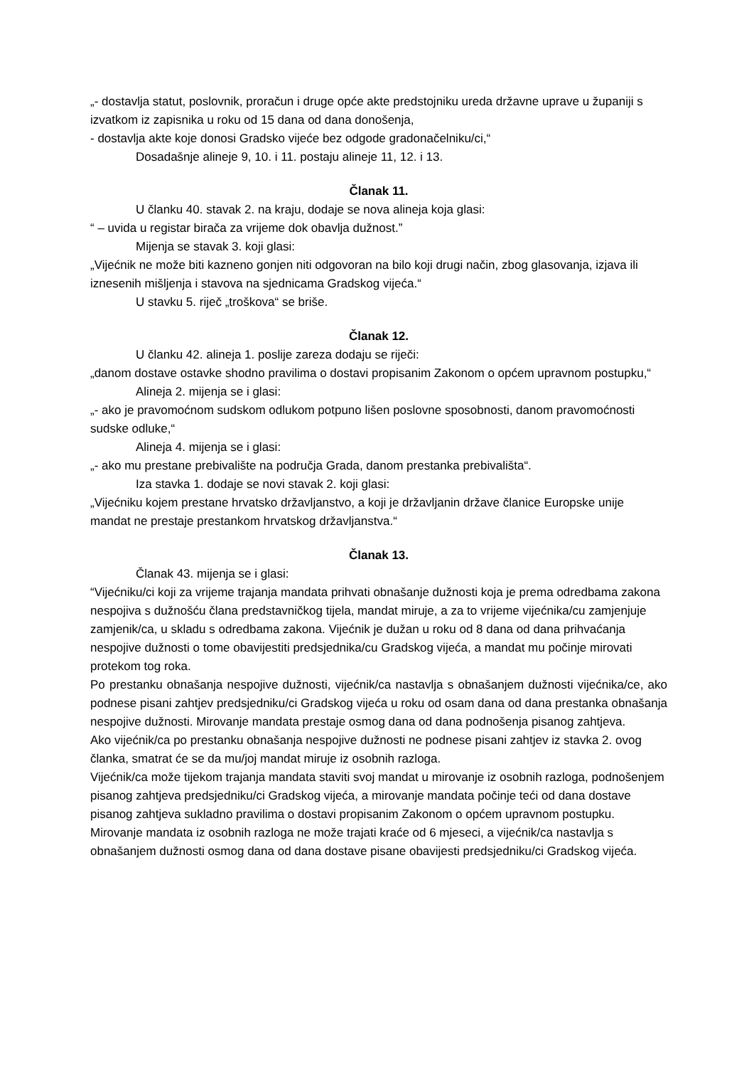„- dostavlja statut, poslovnik, proračun i druge opće akte predstojniku ureda državne uprave u županiji s izvatkom iz zapisnika u roku od 15 dana od dana donošenja,
- dostavlja akte koje donosi Gradsko vijeće bez odgode gradonačelniku/ci,“
Dosadašnje alineje 9, 10. i 11. postaju alineje 11, 12. i 13.
Članak 11.
U članku 40. stavak 2. na kraju, dodaje se nova alineja koja glasi:
“ – uvida u registar birača za vrijeme dok obavlja dužnost.”
Mijenja se stavak 3. koji glasi:
„Vijećnik ne može biti kazneno gonjen niti odgovoran na bilo koji drugi način, zbog glasovanja, izjava ili iznesenih mišljenja i stavova na sjednicama Gradskog vijeća.“
U stavku 5. riječ „troškova“ se briše.
Članak 12.
U članku 42. alineja 1. poslije zareza dodaju se riječi:
„danom dostave ostavke shodno pravilima o dostavi propisanim Zakonom o općem upravnom postupku,“
Alineja 2. mijenja se i glasi:
„- ako je pravomoćnom sudskom odlukom potpuno lišen poslovne sposobnosti, danom pravomoćnosti sudske odluke,“
Alineja 4. mijenja se i glasi:
„- ako mu prestane prebivalište na područja Grada, danom prestanka prebivališta“.
Iza stavka 1. dodaje se novi stavak 2. koji glasi:
„Vijećniku kojem prestane hrvatsko državljanstvo, a koji je državljanin države članice Europske unije mandat ne prestaje prestankom hrvatskog državljanstva.“
Članak 13.
Članak 43. mijenja se i glasi:
“Vijećniku/ci koji za vrijeme trajanja mandata prihvati obnašanje dužnosti koja je prema odredbama zakona nespojiva s dužnošću člana predstavničkog tijela, mandat miruje, a za to vrijeme vijećnika/cu zamjenjuje zamjenik/ca, u skladu s odredbama zakona. Vijećnik je dužan u roku od 8 dana od dana prihvaćanja nespojive dužnosti o tome obavijestiti predsjednika/cu Gradskog vijeća, a mandat mu počinje mirovati protekom tog roka.
Po prestanku obnašanja nespojive dužnosti, vijećnik/ca nastavlja s obnašanjem dužnosti vijećnika/ce, ako podnese pisani zahtjev predsjedniku/ci Gradskog vijeća u roku od osam dana od dana prestanka obnašanja nespojive dužnosti. Mirovanje mandata prestaje osmog dana od dana podnošenja pisanog zahtjeva.
Ako vijećnik/ca po prestanku obnašanja nespojive dužnosti ne podnese pisani zahtjev iz stavka 2. ovog članka, smatrat će se da mu/joj mandat miruje iz osobnih razloga.
Vijećnik/ca može tijekom trajanja mandata staviti svoj mandat u mirovanje iz osobnih razloga, podnošenjem pisanog zahtjeva predsjedniku/ci Gradskog vijeća, a mirovanje mandata počinje teći od dana dostave pisanog zahtjeva sukladno pravilima o dostavi propisanim Zakonom o općem upravnom postupku.
Mirovanje mandata iz osobnih razloga ne može trajati kraće od 6 mjeseci, a vijećnik/ca nastavlja s obnašanjem dužnosti osmog dana od dana dostave pisane obavijesti predsjedniku/ci Gradskog vijeća.